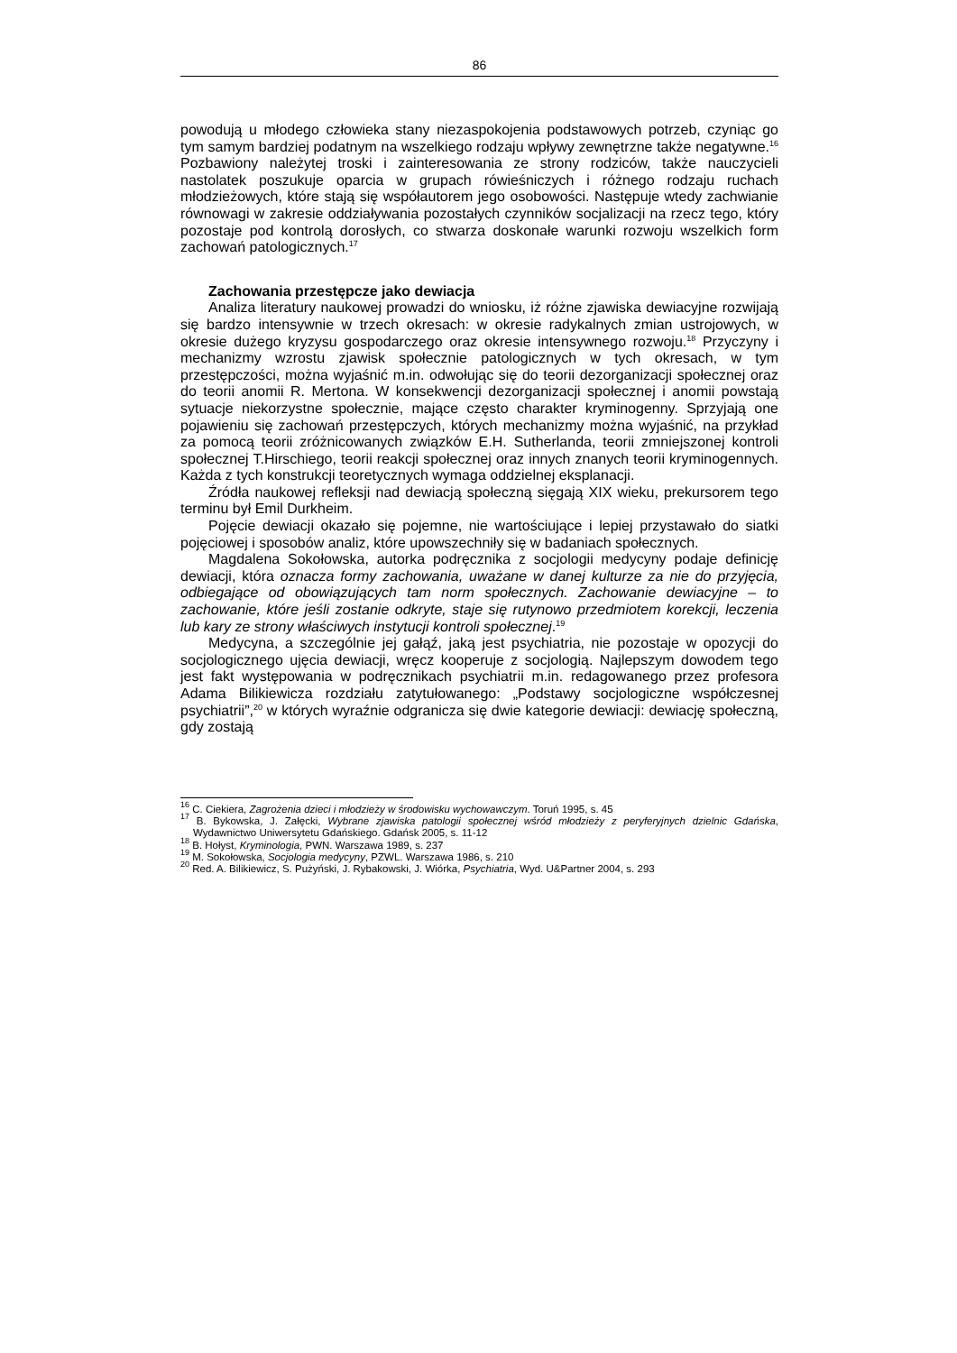86
powodują u młodego człowieka stany niezaspokojenia podstawowych potrzeb, czyniąc go tym samym bardziej podatnym na wszelkiego rodzaju wpływy zewnętrzne także negatywne.<sup>16</sup> Pozbawiony należytej troski i zainteresowania ze strony rodziców, także nauczycieli nastolatek poszukuje oparcia w grupach rówieśniczych i różnego rodzaju ruchach młodzieżowych, które stają się współautorem jego osobowości. Następuje wtedy zachwianie równowagi w zakresie oddziaływania pozostałych czynników socjalizacji na rzecz tego, który pozostaje pod kontrolą dorosłych, co stwarza doskonałe warunki rozwoju wszelkich form zachowań patologicznych.<sup>17</sup>
Zachowania przestępcze jako dewiacja
Analiza literatury naukowej prowadzi do wniosku, iż różne zjawiska dewiacyjne rozwijają się bardzo intensywnie w trzech okresach: w okresie radykalnych zmian ustrojowych, w okresie dużego kryzysu gospodarczego oraz okresie intensywnego rozwoju.<sup>18</sup> Przyczyny i mechanizmy wzrostu zjawisk społecznie patologicznych w tych okresach, w tym przestępczości, można wyjaśnić m.in. odwołując się do teorii dezorganizacji społecznej oraz do teorii anomii R. Mertona. W konsekwencji dezorganizacji społecznej i anomii powstają sytuacje niekorzystne społecznie, mające często charakter kryminogenny. Sprzyjają one pojawieniu się zachowań przestępczych, których mechanizmy można wyjaśnić, na przykład za pomocą teorii zróżnicowanych związków E.H. Sutherlanda, teorii zmniejszonej kontroli społecznej T.Hirschiego, teorii reakcji społecznej oraz innych znanych teorii kryminogennych. Każda z tych konstrukcji teoretycznych wymaga oddzielnej eksplanacji.
Źródła naukowej refleksji nad dewiacją społeczną sięgają XIX wieku, prekursorem tego terminu był Emil Durkheim.
Pojęcie dewiacji okazało się pojemne, nie wartościujące i lepiej przystawało do siatki pojęciowej i sposobów analiz, które upowszechniły się w badaniach społecznych.
Magdalena Sokołowska, autorka podręcznika z socjologii medycyny podaje definicję dewiacji, która oznacza formy zachowania, uważane w danej kulturze za nie do przyjęcia, odbiegające od obowiązujących tam norm społecznych. Zachowanie dewiacyjne – to zachowanie, które jeśli zostanie odkryte, staje się rutynowo przedmiotem korekcji, leczenia lub kary ze strony właściwych instytucji kontroli społecznej.<sup>19</sup>
Medycyna, a szczególnie jej gałąź, jaką jest psychiatria, nie pozostaje w opozycji do socjologicznego ujęcia dewiacji, wręcz kooperuje z socjologią. Najlepszym dowodem tego jest fakt występowania w podręcznikach psychiatrii m.in. redagowanego przez profesora Adama Bilikiewicza rozdziału zatytułowanego: „Podstawy socjologiczne współczesnej psychiatrii”,<sup>20</sup> w których wyraźnie odgranicza się dwie kategorie dewiacji: dewiację społeczną, gdy zostają
<sup>16</sup> C. Ciekiera, Zagrożenia dzieci i młodzieży w środowisku wychowawczym. Toruń 1995, s. 45
<sup>17</sup> B. Bykowska, J. Załęcki, Wybrane zjawiska patologii społecznej wśród młodzieży z peryferyjnych dzielnic Gdańska, Wydawnictwo Uniwersytetu Gdańskiego. Gdańsk 2005, s. 11-12
<sup>18</sup> B. Hołyst, Kryminologia, PWN. Warszawa 1989, s. 237
<sup>19</sup> M. Sokołowska, Socjologia medycyny, PZWL. Warszawa 1986, s. 210
<sup>20</sup> Red. A. Bilikiewicz, S. Pużyński, J. Rybakowski, J. Wiórka, Psychiatria, Wyd. U&Partner 2004, s. 293